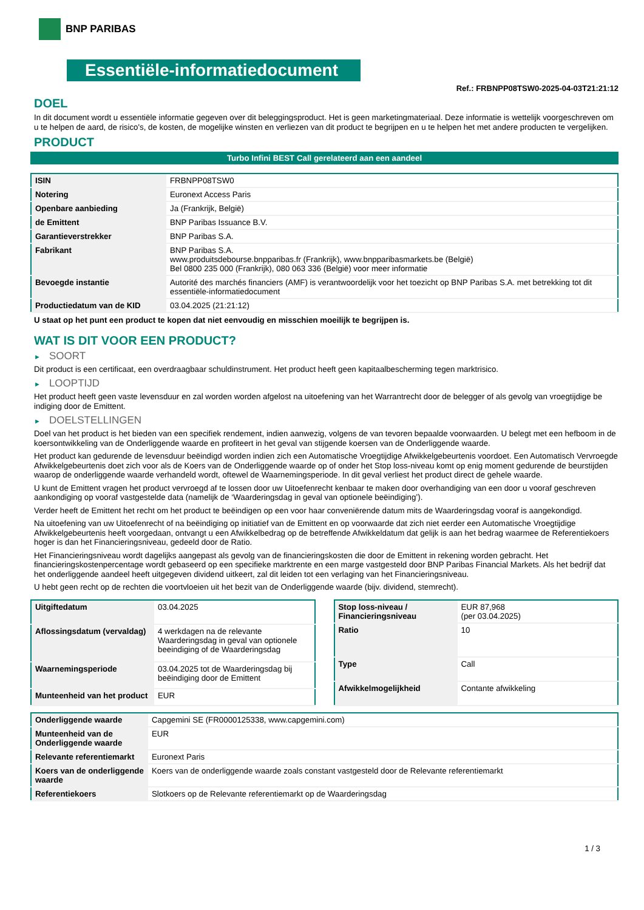BNP PARIBAS
Essentiële-informatiedocument
Ref.: FRBNPP08TSW0-2025-04-03T21:21:12
DOEL
In dit document wordt u essentiële informatie gegeven over dit beleggingsproduct. Het is geen marketingmateriaal. Deze informatie is wettelijk voorgeschreven om u te helpen de aard, de risico's, de kosten, de mogelijke winsten en verliezen van dit product te begrijpen en u te helpen het met andere producten te vergelijken.
PRODUCT
Turbo Infini BEST Call gerelateerd aan een aandeel
| ISIN | FRBNPP08TSW0 |
| Notering | Euronext Access Paris |
| Openbare aanbieding | Ja (Frankrijk, België) |
| de Emittent | BNP Paribas Issuance B.V. |
| Garantieverstrekker | BNP Paribas S.A. |
| Fabrikant | BNP Paribas S.A. www.produitsdebourse.bnpparibas.fr (Frankrijk), www.bnpparibasmarkets.be (België) Bel 0800 235 000 (Frankrijk), 080 063 336 (België) voor meer informatie |
| Bevoegde instantie | Autorité des marchés financiers (AMF) is verantwoordelijk voor het toezicht op BNP Paribas S.A. met betrekking tot dit essentiële-informatiedocument |
| Productiedatum van de KID | 03.04.2025 (21:21:12) |
U staat op het punt een product te kopen dat niet eenvoudig en misschien moeilijk te begrijpen is.
WAT IS DIT VOOR EEN PRODUCT?
► SOORT
Dit product is een certificaat, een overdraagbaar schuldinstrument. Het product heeft geen kapitaalbescherming tegen marktrisico.
► LOOPTIJD
Het product heeft geen vaste levensduur en zal worden worden afgelost na uitoefening van het Warrantrecht door de belegger of als gevolg van vroegtijdige be indiging door de Emittent.
► DOELSTELLINGEN
Doel van het product is het bieden van een specifiek rendement, indien aanwezig, volgens de van tevoren bepaalde voorwaarden. U belegt met een hefboom in de koersontwikkeling van de Onderliggende waarde en profiteert in het geval van stijgende koersen van de Onderliggende waarde.
Het product kan gedurende de levensduur beëindigd worden indien zich een Automatische Vroegtijdige Afwikkelgebeurtenis voordoet. Een Automatisch Vervroegde Afwikkelgebeurtenis doet zich voor als de Koers van de Onderliggende waarde op of onder het Stop loss-niveau komt op enig moment gedurende de beurstijden waarop de onderliggende waarde verhandeld wordt, oftewel de Waarnemingsperiode. In dit geval verliest het product direct de gehele waarde.
U kunt de Emittent vragen het product vervroegd af te lossen door uw Uitoefenrecht kenbaar te maken door overhandiging van een door u vooraf geschreven aankondiging op vooraf vastgestelde data (namelijk de ‘Waarderingsdag in geval van optionele beëindiging’).
Verder heeft de Emittent het recht om het product te beëindigen op een voor haar conveniërende datum mits de Waarderingsdag vooraf is aangekondigd.
Na uitoefening van uw Uitoefenrecht of na beëindiging op initiatief van de Emittent en op voorwaarde dat zich niet eerder een Automatische Vroegtijdige Afwikkelgebeurtenis heeft voorgedaan, ontvangt u een Afwikkelbedrag op de betreffende Afwikkeldatum dat gelijk is aan het bedrag waarmee de Referentiekoers hoger is dan het Financieringsniveau, gedeeld door de Ratio.
Het Financieringsniveau wordt dagelijks aangepast als gevolg van de financieringskosten die door de Emittent in rekening worden gebracht. Het financieringskostenpercentage wordt gebaseerd op een specifieke marktrente en een marge vastgesteld door BNP Paribas Financial Markets. Als het bedrijf dat het onderliggende aandeel heeft uitgegeven dividend uitkeert, zal dit leiden tot een verlaging van het Financieringsniveau.
U hebt geen recht op de rechten die voortvloeien uit het bezit van de Onderliggende waarde (bijv. dividend, stemrecht).
| Uitgiftedatum | 03.04.2025 |
| Aflossingsdatum (vervaldag) | 4 werkdagen na de relevante Waarderingsdag in geval van optionele beeindiging of de Waarderingsdag |
| Waarnemingsperiode | 03.04.2025 tot de Waarderingsdag bij beëindiging door de Emittent |
| Munteenheid van het product | EUR |
| Stop loss-niveau / Financieringsniveau | EUR 87,968 (per 03.04.2025) |
| Ratio | 10 |
| Type | Call |
| Afwikkelmogelijkheid | Contante afwikkeling |
| Onderliggende waarde | Capgemini SE (FR0000125338, www.capgemini.com) |
| Munteenheid van de Onderliggende waarde | EUR |
| Relevante referentiemarkt | Euronext Paris |
| Koers van de onderliggende waarde | Koers van de onderliggende waarde zoals constant vastgesteld door de Relevante referentiemarkt |
| Referentiekoers | Slotkoers op de Relevante referentiemarkt op de Waarderingsdag |
1 / 3